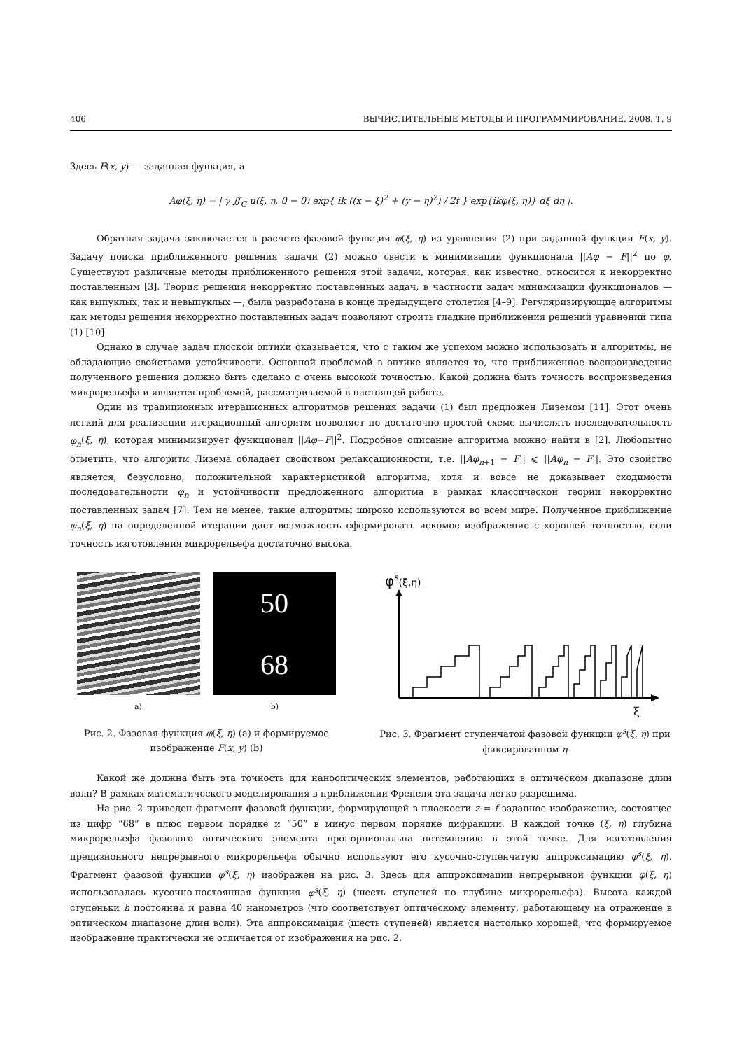406 ВЫЧИСЛИТЕЛЬНЫЕ МЕТОДЫ И ПРОГРАММИРОВАНИЕ. 2008. Т. 9
Здесь F(x, y) — заданная функция, а
Aφ(ξ, η) = | γ ∬<sub>G</sub> u(ξ, η, 0 − 0) exp{ ik ((x − ξ)<sup>2</sup> + (y − η)<sup>2</sup>) / 2f } exp{ikφ(ξ, η)} dξ dη |.
Обратная задача заключается в расчете фазовой функции φ(ξ, η) из уравнения (2) при заданной функции F(x, y). Задачу поиска приближенного решения задачи (2) можно свести к минимизации функционала ||Aφ − F||<sup>2</sup> по φ. Существуют различные методы приближенного решения этой задачи, которая, как известно, относится к некорректно поставленным [3]. Теория решения некорректно поставленных задач, в частности задач минимизации функционалов — как выпуклых, так и невыпуклых —, была разработана в конце предыдущего столетия [4–9]. Регуляризирующие алгоритмы как методы решения некорректно поставленных задач позволяют строить гладкие приближения решений уравнений типа (1) [10].
Однако в случае задач плоской оптики оказывается, что с таким же успехом можно использовать и алгоритмы, не обладающие свойствами устойчивости. Основной проблемой в оптике является то, что приближенное воспроизведение полученного решения должно быть сделано с очень высокой точностью. Какой должна быть точность воспроизведения микрорельефа и является проблемой, рассматриваемой в настоящей работе.
Один из традиционных итерационных алгоритмов решения задачи (1) был предложен Лиземом [11]. Этот очень легкий для реализации итерационный алгоритм позволяет по достаточно простой схеме вычислять последовательность φ<sub>n</sub>(ξ, η), которая минимизирует функционал ||Aφ−F||<sup>2</sup>. Подробное описание алгоритма можно найти в [2]. Любопытно отметить, что алгоритм Лизема обладает свойством релаксационности, т.е. ||Aφ<sub>n+1</sub> − F|| ⩽ ||Aφ<sub>n</sub> − F||. Это свойство является, безусловно, положительной характеристикой алгоритма, хотя и вовсе не доказывает сходимости последовательности φ<sub>n</sub> и устойчивости предложенного алгоритма в рамках классической теории некорректно поставленных задач [7]. Тем не менее, такие алгоритмы широко используются во всем мире. Полученное приближение φ<sub>n</sub>(ξ, η) на определенной итерации дает возможность сформировать искомое изображение с хорошей точностью, если точность изготовления микрорельефа достаточно высока.
50
68
a) b)
Рис. 2. Фазовая функция φ(ξ, η) (a) и формируемое изображение F(x, y) (b)
φs(ξ,η)
ξ
Рис. 3. Фрагмент ступенчатой фазовой функции φ<sup>s</sup>(ξ, η) при фиксированном η
Какой же должна быть эта точность для нанооптических элементов, работающих в оптическом диапазоне длин волн? В рамках математического моделирования в приближении Френеля эта задача легко разрешима.
На рис. 2 приведен фрагмент фазовой функции, формирующей в плоскости z = f заданное изображение, состоящее из цифр “68” в плюс первом порядке и “50” в минус первом порядке дифракции. В каждой точке (ξ, η) глубина микрорельефа фазового оптического элемента пропорциональна потемнению в этой точке. Для изготовления прецизионного непрерывного микрорельефа обычно используют его кусочно-ступенчатую аппроксимацию φ<sup>s</sup>(ξ, η). Фрагмент фазовой функции φ<sup>s</sup>(ξ, η) изображен на рис. 3. Здесь для аппроксимации непрерывной функции φ(ξ, η) использовалась кусочно-постоянная функция φ<sup>s</sup>(ξ, η) (шесть ступеней по глубине микрорельефа). Высота каждой ступеньки h постоянна и равна 40 нанометров (что соответствует оптическому элементу, работающему на отражение в оптическом диапазоне длин волн). Эта аппроксимация (шесть ступеней) является настолько хорошей, что формируемое изображение практически не отличается от изображения на рис. 2.